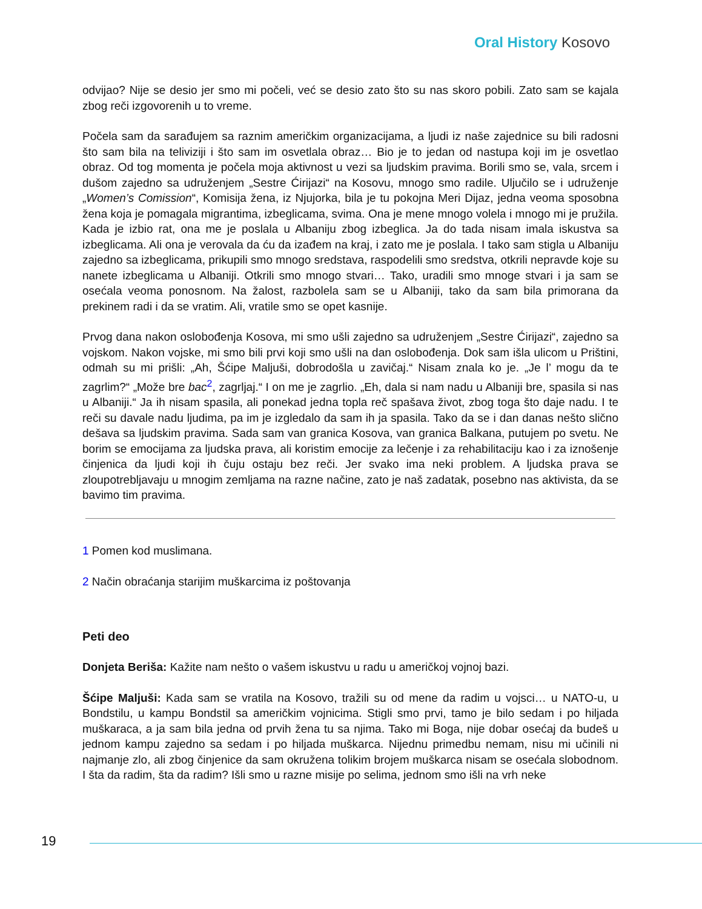Oral History Kosovo
odvijao? Nije se desio jer smo mi počeli, već se desio zato što su nas skoro pobili. Zato sam se kajala zbog reči izgovorenih u to vreme.
Počela sam da sarađujem sa raznim američkim organizacijama, a ljudi iz naše zajednice su bili radosni što sam bila na teliviziji i što sam im osvetlala obraz… Bio je to jedan od nastupa koji im je osvetlao obraz. Od tog momenta je počela moja aktivnost u vezi sa ljudskim pravima. Borili smo se, vala, srcem i dušom zajedno sa udruženjem „Sestre Ćirijazi“ na Kosovu, mnogo smo radile. Uljučilo se i udruženje „Women’s Comission“, Komisija žena, iz Njujorka, bila je tu pokojna Meri Dijaz, jedna veoma sposobna žena koja je pomagala migrantima, izbeglicama, svima. Ona je mene mnogo volela i mnogo mi je pružila. Kada je izbio rat, ona me je poslala u Albaniju zbog izbeglica. Ja do tada nisam imala iskustva sa izbeglicama. Ali ona je verovala da ću da izađem na kraj, i zato me je poslala. I tako sam stigla u Albaniju zajedno sa izbeglicama, prikupili smo mnogo sredstava, raspodelili smo sredstva, otkrili nepravde koje su nanete izbeglicama u Albaniji. Otkrili smo mnogo stvari… Tako, uradili smo mnoge stvari i ja sam se osećala veoma ponosnom. Na žalost, razbolela sam se u Albaniji, tako da sam bila primorana da prekinem radi i da se vratim. Ali, vratile smo se opet kasnije.
Prvog dana nakon oslobođenja Kosova, mi smo ušli zajedno sa udruženjem „Sestre Ćirijazi“, zajedno sa vojskom. Nakon vojske, mi smo bili prvi koji smo ušli na dan oslobođenja. Dok sam išla ulicom u Prištini, odmah su mi prišli: „Ah, Šćipe Maljuši, dobrodošla u zavičaj.“ Nisam znala ko je. „Je l’ mogu da te zagrlim?“ „Može bre bac<sup>2</sup>, zagrljaj.“ I on me je zagrlio. „Eh, dala si nam nadu u Albaniji bre, spasila si nas u Albaniji.“ Ja ih nisam spasila, ali ponekad jedna topla reč spašava život, zbog toga što daje nadu. I te reči su davale nadu ljudima, pa im je izgledalo da sam ih ja spasila. Tako da se i dan danas nešto slično dešava sa ljudskim pravima. Sada sam van granica Kosova, van granica Balkana, putujem po svetu. Ne borim se emocijama za ljudska prava, ali koristim emocije za lečenje i za rehabilitaciju kao i za iznošenje činjenica da ljudi koji ih čuju ostaju bez reči. Jer svako ima neki problem. A ljudska prava se zloupotrebljavaju u mnogim zemljama na razne načine, zato je naš zadatak, posebno nas aktivista, da se bavimo tim pravima.
1 Pomen kod muslimana.
2 Način obraćanja starijim muškarcima iz poštovanja
Peti deo
Donjeta Beriša: Kažite nam nešto o vašem iskustvu u radu u američkoj vojnoj bazi.
Šćipe Maljuši: Kada sam se vratila na Kosovo, tražili su od mene da radim u vojsci… u NATO-u, u Bondstilu, u kampu Bondstil sa američkim vojnicima. Stigli smo prvi, tamo je bilo sedam i po hiljada muškaraca, a ja sam bila jedna od prvih žena tu sa njima. Tako mi Boga, nije dobar osećaj da budeš u jednom kampu zajedno sa sedam i po hiljada muškarca. Nijednu primedbu nemam, nisu mi učinili ni najmanje zlo, ali zbog činjenice da sam okružena tolikim brojem muškarca nisam se osećala slobodnom. I šta da radim, šta da radim? Išli smo u razne misije po selima, jednom smo išli na vrh neke
19